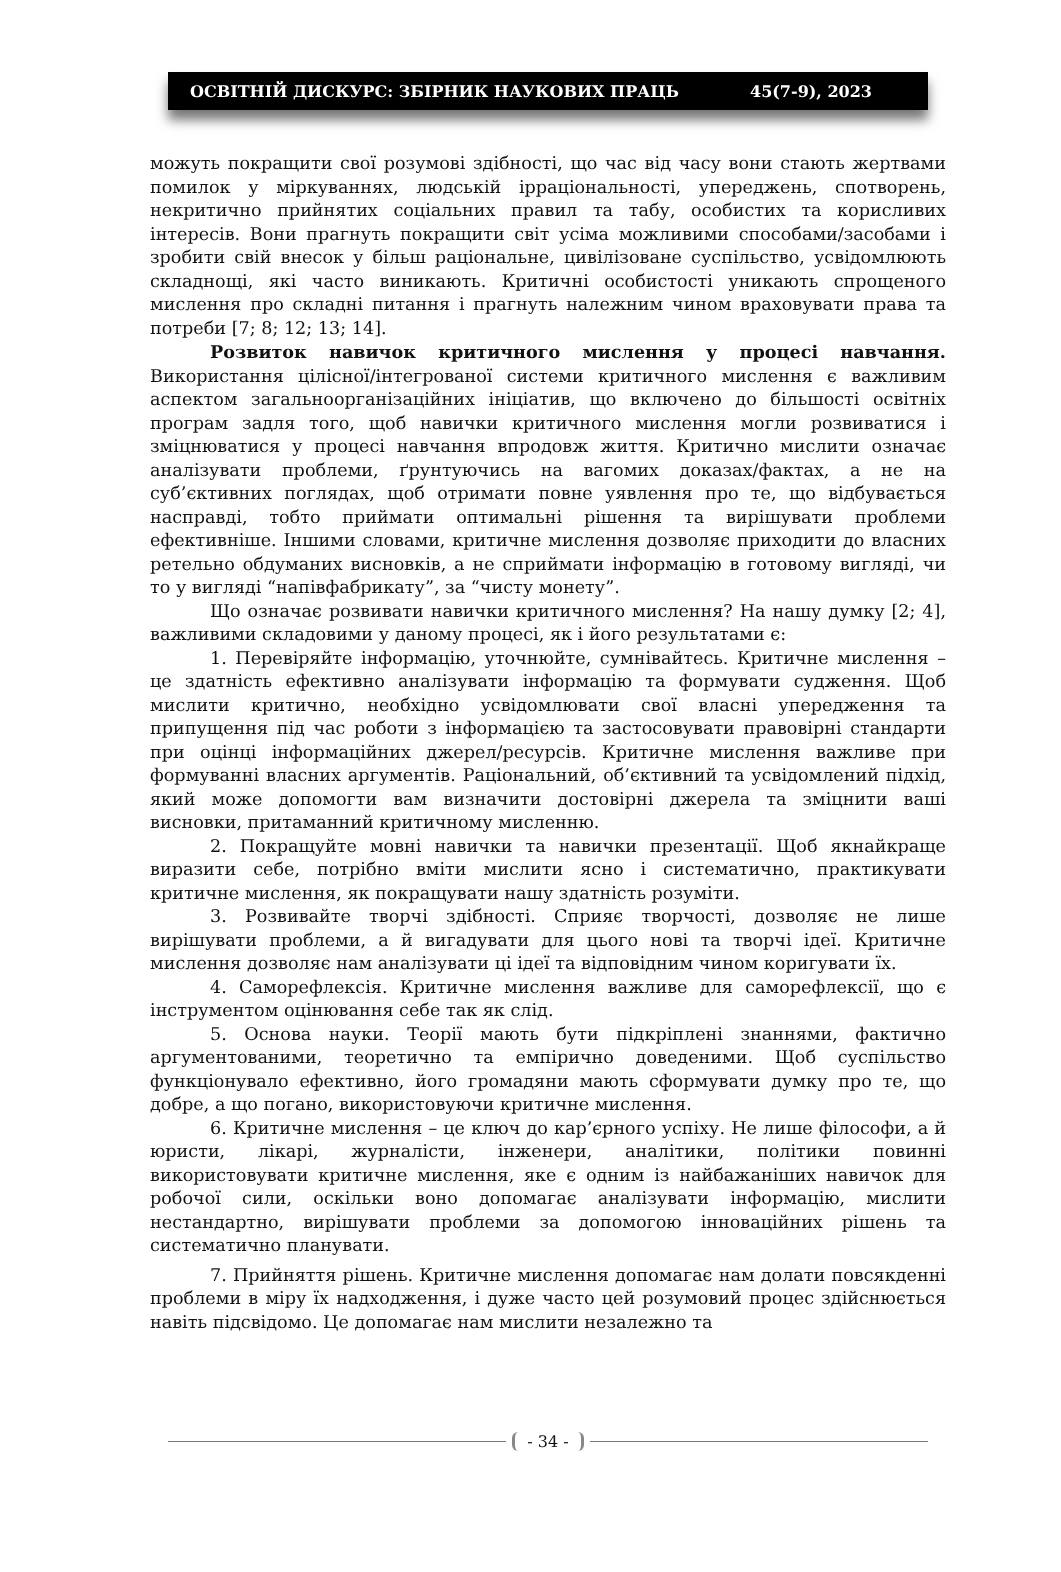ОСВІТНІЙ ДИСКУРС: ЗБІРНИК НАУКОВИХ ПРАЦЬ 45(7-9), 2023
можуть покращити свої розумові здібності, що час від часу вони стають жертвами помилок у міркуваннях, людській ірраціональності, упереджень, спотворень, некритично прийнятих соціальних правил та табу, особистих та корисливих інтересів. Вони прагнуть покращити світ усіма можливими способами/засобами і зробити свій внесок у більш раціональне, цивілізоване суспільство, усвідомлюють складнощі, які часто виникають. Критичні особистості уникають спрощеного мислення про складні питання і прагнуть належним чином враховувати права та потреби [7; 8; 12; 13; 14].
Розвиток навичок критичного мислення у процесі навчання. Використання цілісної/інтегрованої системи критичного мислення є важливим аспектом загальноорганізаційних ініціатив, що включено до більшості освітніх програм задля того, щоб навички критичного мислення могли розвиватися і зміцнюватися у процесі навчання впродовж життя. Критично мислити означає аналізувати проблеми, ґрунтуючись на вагомих доказах/фактах, а не на суб’єктивних поглядах, щоб отримати повне уявлення про те, що відбувається насправді, тобто приймати оптимальні рішення та вирішувати проблеми ефективніше. Іншими словами, критичне мислення дозволяє приходити до власних ретельно обдуманих висновків, а не сприймати інформацію в готовому вигляді, чи то у вигляді “напівфабрикату”, за “чисту монету”.
Що означає розвивати навички критичного мислення? На нашу думку [2; 4], важливими складовими у даному процесі, як і його результатами є:
1. Перевіряйте інформацію, уточнюйте, сумнівайтесь. Критичне мислення – це здатність ефективно аналізувати інформацію та формувати судження. Щоб мислити критично, необхідно усвідомлювати свої власні упередження та припущення під час роботи з інформацією та застосовувати правовірні стандарти при оцінці інформаційних джерел/ресурсів. Критичне мислення важливе при формуванні власних аргументів. Раціональний, об’єктивний та усвідомлений підхід, який може допомогти вам визначити достовірні джерела та зміцнити ваші висновки, притаманний критичному мисленню.
2. Покращуйте мовні навички та навички презентації. Щоб якнайкраще виразити себе, потрібно вміти мислити ясно і систематично, практикувати критичне мислення, як покращувати нашу здатність розуміти.
3. Розвивайте творчі здібності. Сприяє творчості, дозволяє не лише вирішувати проблеми, а й вигадувати для цього нові та творчі ідеї. Критичне мислення дозволяє нам аналізувати ці ідеї та відповідним чином коригувати їх.
4. Саморефлексія. Критичне мислення важливе для саморефлексії, що є інструментом оцінювання себе так як слід.
5. Основа науки. Теорії мають бути підкріплені знаннями, фактично аргументованими, теоретично та емпірично доведеними. Щоб суспільство функціонувало ефективно, його громадяни мають сформувати думку про те, що добре, а що погано, використовуючи критичне мислення.
6. Критичне мислення – це ключ до кар’єрного успіху. Не лише філософи, а й юристи, лікарі, журналісти, інженери, аналітики, політики повинні використовувати критичне мислення, яке є одним із найбажаніших навичок для робочої сили, оскільки воно допомагає аналізувати інформацію, мислити нестандартно, вирішувати проблеми за допомогою інноваційних рішень та систематично планувати.
7. Прийняття рішень. Критичне мислення допомагає нам долати повсякденні проблеми в міру їх надходження, і дуже часто цей розумовий процес здійснюється навіть підсвідомо. Це допомагає нам мислити незалежно та
- 34 -